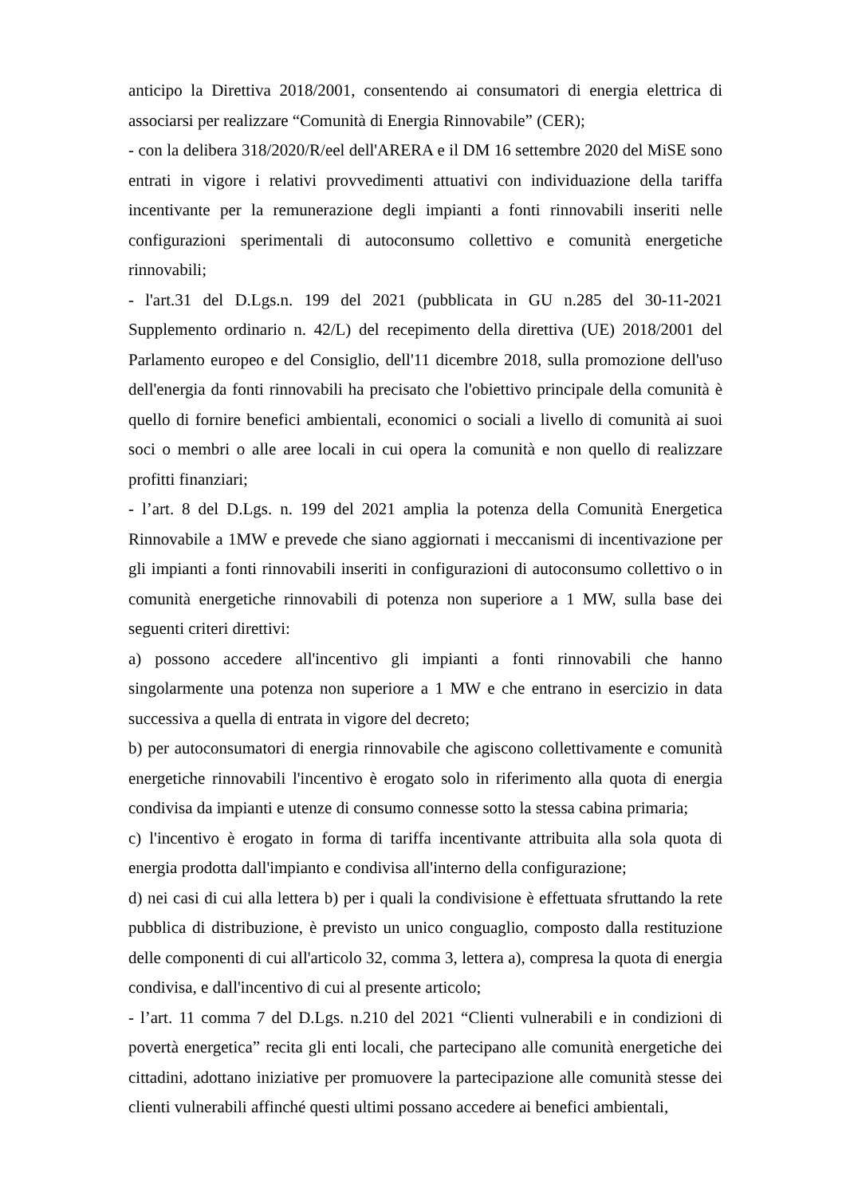anticipo la Direttiva 2018/2001, consentendo ai consumatori di energia elettrica di associarsi per realizzare “Comunità di Energia Rinnovabile” (CER);
- con la delibera 318/2020/R/eel dell'ARERA e il DM 16 settembre 2020 del MiSE sono entrati in vigore i relativi provvedimenti attuativi con individuazione della tariffa incentivante per la remunerazione degli impianti a fonti rinnovabili inseriti nelle configurazioni sperimentali di autoconsumo collettivo e comunità energetiche rinnovabili;
- l'art.31 del D.Lgs.n. 199 del 2021 (pubblicata in GU n.285 del 30-11-2021 Supplemento ordinario n. 42/L) del recepimento della direttiva (UE) 2018/2001 del Parlamento europeo e del Consiglio, dell'11 dicembre 2018, sulla promozione dell'uso dell'energia da fonti rinnovabili ha precisato che l'obiettivo principale della comunità è quello di fornire benefici ambientali, economici o sociali a livello di comunità ai suoi soci o membri o alle aree locali in cui opera la comunità e non quello di realizzare profitti finanziari;
- l’art. 8 del D.Lgs. n. 199 del 2021 amplia la potenza della Comunità Energetica Rinnovabile a 1MW e prevede che siano aggiornati i meccanismi di incentivazione per gli impianti a fonti rinnovabili inseriti in configurazioni di autoconsumo collettivo o in comunità energetiche rinnovabili di potenza non superiore a 1 MW, sulla base dei seguenti criteri direttivi:
a) possono accedere all'incentivo gli impianti a fonti rinnovabili che hanno singolarmente una potenza non superiore a 1 MW e che entrano in esercizio in data successiva a quella di entrata in vigore del decreto;
b) per autoconsumatori di energia rinnovabile che agiscono collettivamente e comunità energetiche rinnovabili l'incentivo è erogato solo in riferimento alla quota di energia condivisa da impianti e utenze di consumo connesse sotto la stessa cabina primaria;
c) l'incentivo è erogato in forma di tariffa incentivante attribuita alla sola quota di energia prodotta dall'impianto e condivisa all'interno della configurazione;
d) nei casi di cui alla lettera b) per i quali la condivisione è effettuata sfruttando la rete pubblica di distribuzione, è previsto un unico conguaglio, composto dalla restituzione delle componenti di cui all'articolo 32, comma 3, lettera a), compresa la quota di energia condivisa, e dall'incentivo di cui al presente articolo;
- l’art. 11 comma 7 del D.Lgs. n.210 del 2021 “Clienti vulnerabili e in condizioni di povertà energetica” recita gli enti locali, che partecipano alle comunità energetiche dei cittadini, adottano iniziative per promuovere la partecipazione alle comunità stesse dei clienti vulnerabili affinché questi ultimi possano accedere ai benefici ambientali,